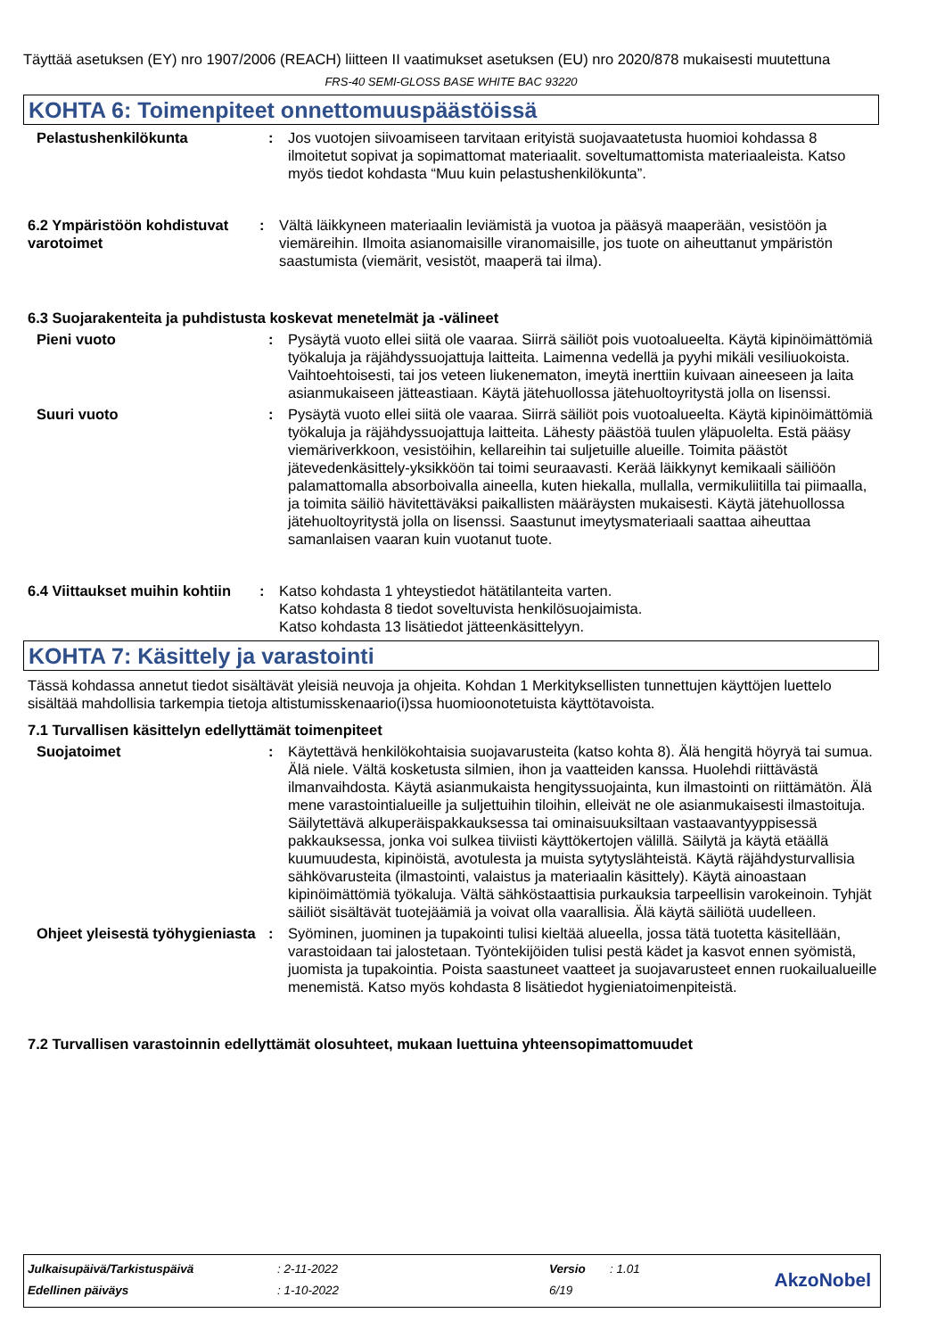Täyttää asetuksen (EY) nro 1907/2006 (REACH) liitteen II vaatimukset asetuksen (EU) nro 2020/878 mukaisesti muutettuna
FRS-40 SEMI-GLOSS BASE WHITE BAC 93220
KOHTA 6: Toimenpiteet onnettomuuspäästöissä
Pelastushenkilökunta : Jos vuotojen siivoamiseen tarvitaan erityistä suojavaatetusta huomioi kohdassa 8 ilmoitetut sopivat ja sopimattomat materiaalit. soveltumattomista materiaaleista. Katso myös tiedot kohdasta “Muu kuin pelastushenkilökunta”.
6.2 Ympäristöön kohdistuvat varotoimet
: Vältä läikkyneen materiaalin leviämistä ja vuotoa ja pääsyä maaperään, vesistöön ja viemäreihin. Ilmoita asianomaisille viranomaisille, jos tuote on aiheuttanut ympäristön saastumista (viemärit, vesistöt, maaperä tai ilma).
6.3 Suojarakenteita ja puhdistusta koskevat menetelmät ja -välineet
Pieni vuoto : Pysäytä vuoto ellei siitä ole vaaraa. Siirrä säiliöt pois vuotoalueelta. Käytä kipinöimättömiä työkaluja ja räjähdyssuojattuja laitteita. Laimenna vedellä ja pyyhi mikäli vesiliuokoista. Vaihtoehtoisesti, tai jos veteen liukenematon, imeytä inerttiin kuivaan aineeseen ja laita asianmukaiseen jätteastiaan. Käytä jätehuollossa jätehuoltoyritystä jolla on lisenssi.
Suuri vuoto : Pysäytä vuoto ellei siitä ole vaaraa. Siirrä säiliöt pois vuotoalueelta. Käytä kipinöimättömiä työkaluja ja räjähdyssuojattuja laitteita. Lähesty päästöä tuulen yläpuolelta. Estä pääsy viemäriverkkoon, vesistöihin, kellareihin tai suljetuille alueille. Toimita päästöt jätevedenkäsittely-yksikköön tai toimi seuraavasti. Kerää läikkynyt kemikaali säiliöön palamattomalla absorboivalla aineella, kuten hiekalla, mullalla, vermikuliitilla tai piimaalla, ja toimita säiliö hävitettäväksi paikallisten määräysten mukaisesti. Käytä jätehuollossa jätehuoltoyritystä jolla on lisenssi. Saastunut imeytysmateriaali saattaa aiheuttaa samanlaisen vaaran kuin vuotanut tuote.
6.4 Viittaukset muihin kohtiin
: Katso kohdasta 1 yhteystiedot hätätilanteita varten.
Katso kohdasta 8 tiedot soveltuvista henkilösuojaimista.
Katso kohdasta 13 lisätiedot jätteenkäsittelyyn.
KOHTA 7: Käsittely ja varastointi
Tässä kohdassa annetut tiedot sisältävät yleisiä neuvoja ja ohjeita. Kohdan 1 Merkityksellisten tunnettujen käyttöjen luettelo sisältää mahdollisia tarkempia tietoja altistumisskenaario(i)ssa huomioonotetuista käyttötavoista.
7.1 Turvallisen käsittelyn edellyttämät toimenpiteet
Suojatoimet : Käytettävä henkilökohtaisia suojavarusteita (katso kohta 8). Älä hengitä höyryä tai sumua. Älä niele. Vältä kosketusta silmien, ihon ja vaatteiden kanssa. Huolehdi riittävästä ilmanvaihdosta. Käytä asianmukaista hengityssuojainta, kun ilmastointi on riittämätön. Älä mene varastointialueille ja suljettuihin tiloihin, elleivät ne ole asianmukaisesti ilmastoituja. Säilytettävä alkuperäispakkauksessa tai ominaisuuksiltaan vastaavantyyppisessä pakkauksessa, jonka voi sulkea tiiviisti käyttökertojen välillä. Säilytä ja käytä etäällä kuumuudesta, kipinöistä, avotulesta ja muista sytytyslähteistä. Käytä räjähdysturvallisia sähkövarusteita (ilmastointi, valaistus ja materiaalin käsittely). Käytä ainoastaan kipinöimättömiä työkaluja. Vältä sähköstaattisia purkauksia tarpeellisin varokeinoin. Tyhjät säiliöt sisältävät tuotejäämiä ja voivat olla vaarallisia. Älä käytä säiliötä uudelleen.
Ohjeet yleisestä työhygieniasta
: Syöminen, juominen ja tupakointi tulisi kieltää alueella, jossa tätä tuotetta käsitellään, varastoidaan tai jalostetaan. Työntekijöiden tulisi pestä kädet ja kasvot ennen syömistä, juomista ja tupakointia. Poista saastuneet vaatteet ja suojavarusteet ennen ruokailualueille menemistä. Katso myös kohdasta 8 lisätiedot hygieniatoimenpiteistä.
7.2 Turvallisen varastoinnin edellyttämät olosuhteet, mukaan luettuina yhteensopimattomuudet
| Julkaisupäivä/Tarkistuspäivä | : 2-11-2022 | Versio | : 1.01 |
| Edellinen päiväys | : 1-10-2022 | 6/19 | |
AkzoNobel